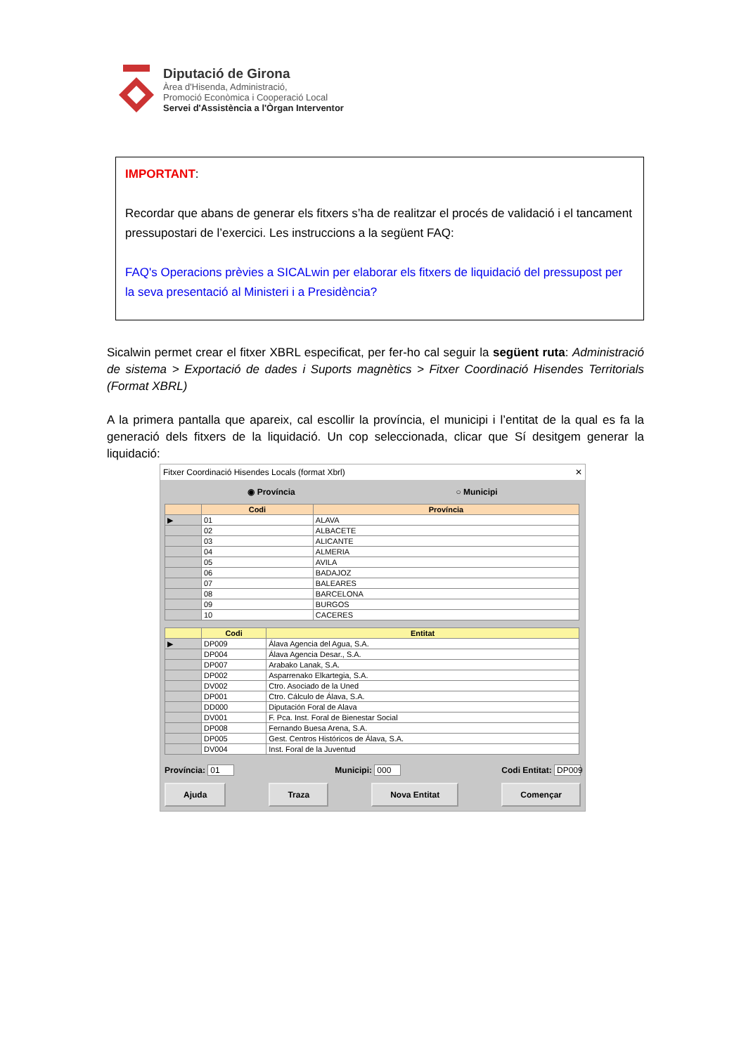Diputació de Girona
Àrea d'Hisenda, Administració,
Promoció Econòmica i Cooperació Local
Servei d'Assistència a l'Òrgan Interventor
IMPORTANT:
Recordar que abans de generar els fitxers s’ha de realitzar el procés de validació i el tancament pressupostari de l’exercici. Les instruccions a la següent FAQ:
FAQ's Operacions prèvies a SICALwin per elaborar els fitxers de liquidació del pressupost per la seva presentació al Ministeri i a Presidència?
Sicalwin permet crear el fitxer XBRL especificat, per fer-ho cal seguir la següent ruta: Administració de sistema > Exportació de dades i Suports magnètics > Fitxer Coordinació Hisendes Territorials (Format XBRL)
A la primera pantalla que apareix, cal escollir la província, el municipi i l’entitat de la qual es fa la generació dels fitxers de la liquidació. Un cop seleccionada, clicar que Sí desitgem generar la liquidació:
Fitxer Coordinació Hisendes Locals (format Xbrl) ✕
◉ Província ○ Municipi
| | Codi | Província |
| --- | --- | --- |
| ▶ | 01 | ALAVA |
| | 02 | ALBACETE |
| | 03 | ALICANTE |
| | 04 | ALMERIA |
| | 05 | AVILA |
| | 06 | BADAJOZ |
| | 07 | BALEARES |
| | 08 | BARCELONA |
| | 09 | BURGOS |
| | 10 | CACERES |
| | Codi | Entitat |
| --- | --- | --- |
| ▶ | DP009 | Álava Agencia del Agua, S.A. |
| | DP004 | Álava Agencia Desar., S.A. |
| | DP007 | Arabako Lanak, S.A. |
| | DP002 | Asparrenako Elkartegia, S.A. |
| | DV002 | Ctro. Asociado de la Uned |
| | DP001 | Ctro. Cálculo de Álava, S.A. |
| | DD000 | Diputación Foral de Alava |
| | DV001 | F. Pca. Inst. Foral de Bienestar Social |
| | DP008 | Fernando Buesa Arena, S.A. |
| | DP005 | Gest. Centros Históricos de Álava, S.A. |
| | DV004 | Inst. Foral de la Juventud |
Província: 01 Municipi: 000 Codi Entitat: DP009
Ajuda Traza Nova Entitat Començar